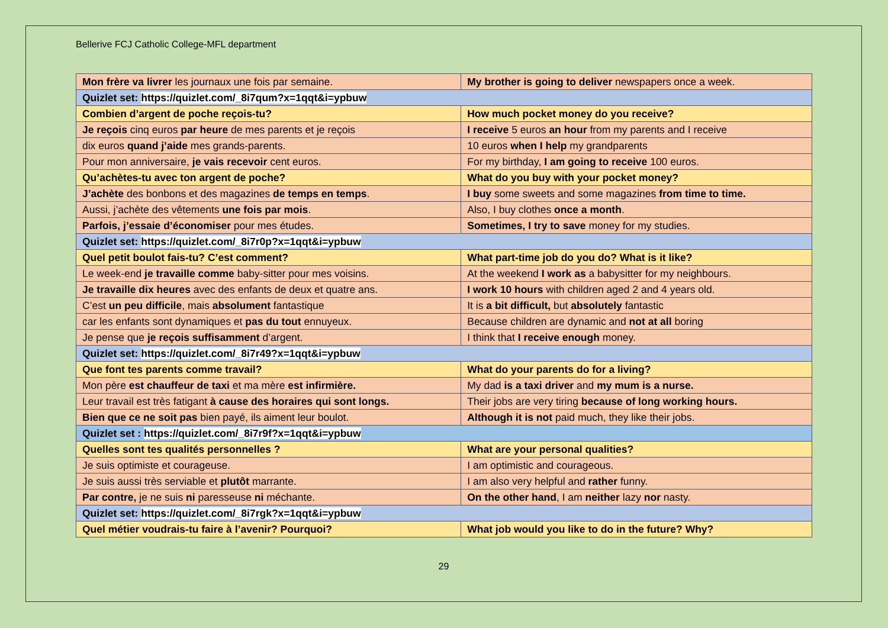Bellerive FCJ Catholic College-MFL department
| Mon frère va livrer les journaux une fois par semaine. | My brother is going to deliver newspapers once a week. |
| Quizlet set: https://quizlet.com/_8i7qum?x=1qqt&i=ypbuw | |
| Combien d’argent de poche reçois-tu? | How much pocket money do you receive? |
| Je reçois cinq euros par heure de mes parents et je reçois | I receive 5 euros an hour from my parents and I receive |
| dix euros quand j’aide mes grands-parents. | 10 euros when I help my grandparents |
| Pour mon anniversaire, je vais recevoir cent euros. | For my birthday, I am going to receive 100 euros. |
| Qu’achètes-tu avec ton argent de poche? | What do you buy with your pocket money? |
| J’achète des bonbons et des magazines de temps en temps . | I buy some sweets and some magazines from time to time. |
| Aussi, j’achète des vêtements une fois par mois . | Also, I buy clothes once a month . |
| Parfois, j’essaie d’économiser pour mes études. | Sometimes, I try to save money for my studies. |
| Quizlet set: https://quizlet.com/_8i7r0p?x=1qqt&i=ypbuw | |
| Quel petit boulot fais-tu? C’est comment? | What part-time job do you do? What is it like? |
| Le week-end je travaille comme baby-sitter pour mes voisins. | At the weekend I work as a babysitter for my neighbours. |
| Je travaille dix heures avec des enfants de deux et quatre ans. | I work 10 hours with children aged 2 and 4 years old. |
| C’est un peu difficile , mais absolument fantastique | It is a bit difficult, but absolutely fantastic |
| car les enfants sont dynamiques et pas du tout ennuyeux. | Because children are dynamic and not at all boring |
| Je pense que je reçois suffisamment d’argent. | I think that I receive enough money. |
| Quizlet set: https://quizlet.com/_8i7r49?x=1qqt&i=ypbuw | |
| Que font tes parents comme travail? | What do your parents do for a living? |
| Mon père est chauffeur de taxi et ma mère est infirmière. | My dad is a taxi driver and my mum is a nurse. |
| Leur travail est très fatigant à cause des horaires qui sont longs. | Their jobs are very tiring because of long working hours. |
| Bien que ce ne soit pas bien payé, ils aiment leur boulot. | Although it is not paid much, they like their jobs. |
| Quizlet set : https://quizlet.com/_8i7r9f?x=1qqt&i=ypbuw | |
| Quelles sont tes qualités personnelles ? | What are your personal qualities? |
| Je suis optimiste et courageuse. | I am optimistic and courageous. |
| Je suis aussi très serviable et plutôt marrante. | I am also very helpful and rather funny. |
| Par contre, je ne suis ni paresseuse ni méchante. | On the other hand , I am neither lazy nor nasty. |
| Quizlet set: https://quizlet.com/_8i7rgk?x=1qqt&i=ypbuw | |
| Quel métier voudrais-tu faire à l’avenir? Pourquoi? | What job would you like to do in the future? Why? |
29